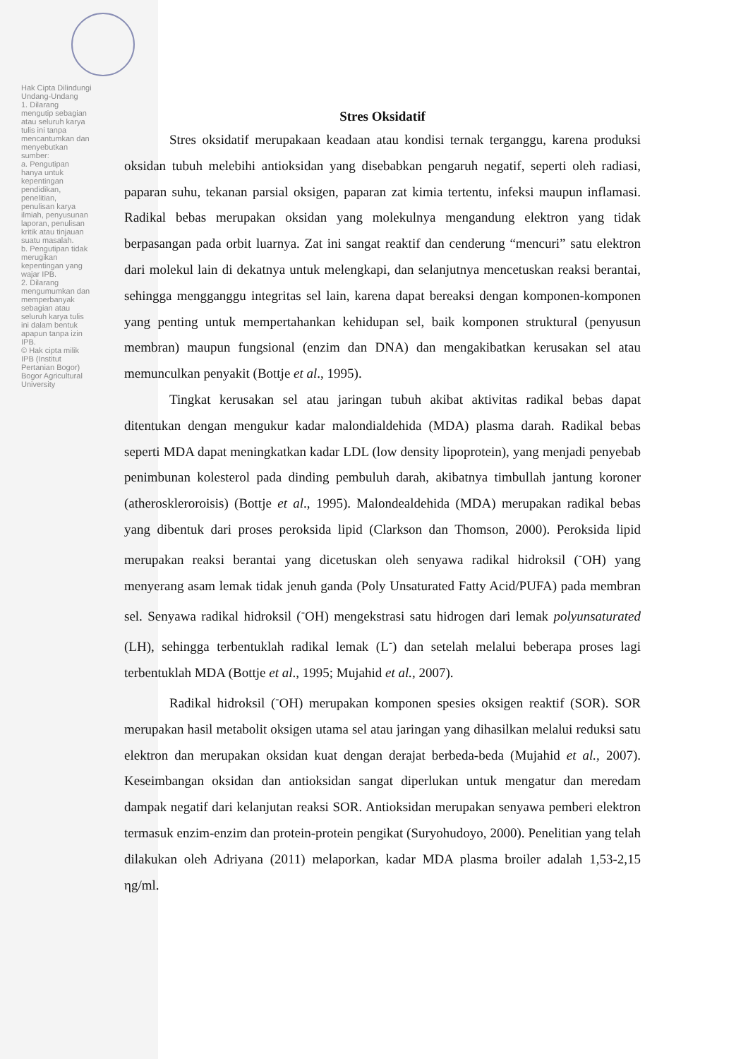Hak Cipta Dilindungi Undang-Undang
1. Dilarang mengutip sebagian atau seluruh karya tulis ini tanpa mencantumkan dan menyebutkan sumber:
a. Pengutipan hanya untuk kepentingan pendidikan, penelitian, penulisan karya ilmiah, penyusunan laporan, penulisan kritik atau tinjauan suatu masalah.
b. Pengutipan tidak merugikan kepentingan yang wajar IPB.
2. Dilarang mengumumkan dan memperbanyak sebagian atau seluruh karya tulis ini dalam bentuk apapun tanpa izin IPB.
© Hak cipta milik IPB (Institut Pertanian Bogor)
Bogor Agricultural University
Stres Oksidatif
Stres oksidatif merupakaan keadaan atau kondisi ternak terganggu, karena produksi oksidan tubuh melebihi antioksidan yang disebabkan pengaruh negatif, seperti oleh radiasi, paparan suhu, tekanan parsial oksigen, paparan zat kimia tertentu, infeksi maupun inflamasi. Radikal bebas merupakan oksidan yang molekulnya mengandung elektron yang tidak berpasangan pada orbit luarnya. Zat ini sangat reaktif dan cenderung “mencuri” satu elektron dari molekul lain di dekatnya untuk melengkapi, dan selanjutnya mencetuskan reaksi berantai, sehingga mengganggu integritas sel lain, karena dapat bereaksi dengan komponen-komponen yang penting untuk mempertahankan kehidupan sel, baik komponen struktural (penyusun membran) maupun fungsional (enzim dan DNA) dan mengakibatkan kerusakan sel atau memunculkan penyakit (Bottje et al., 1995).
Tingkat kerusakan sel atau jaringan tubuh akibat aktivitas radikal bebas dapat ditentukan dengan mengukur kadar malondialdehida (MDA) plasma darah. Radikal bebas seperti MDA dapat meningkatkan kadar LDL (low density lipoprotein), yang menjadi penyebab penimbunan kolesterol pada dinding pembuluh darah, akibatnya timbullah jantung koroner (atheroskleroroisis) (Bottje et al., 1995). Malondealdehida (MDA) merupakan radikal bebas yang dibentuk dari proses peroksida lipid (Clarkson dan Thomson, 2000). Peroksida lipid merupakan reaksi berantai yang dicetuskan oleh senyawa radikal hidroksil (<sup>-</sup>OH) yang menyerang asam lemak tidak jenuh ganda (Poly Unsaturated Fatty Acid/PUFA) pada membran sel. Senyawa radikal hidroksil (<sup>-</sup>OH) mengekstrasi satu hidrogen dari lemak polyunsaturated (LH), sehingga terbentuklah radikal lemak (L<sup>-</sup>) dan setelah melalui beberapa proses lagi terbentuklah MDA (Bottje et al., 1995; Mujahid et al., 2007).
Radikal hidroksil (<sup>-</sup>OH) merupakan komponen spesies oksigen reaktif (SOR). SOR merupakan hasil metabolit oksigen utama sel atau jaringan yang dihasilkan melalui reduksi satu elektron dan merupakan oksidan kuat dengan derajat berbeda-beda (Mujahid et al., 2007). Keseimbangan oksidan dan antioksidan sangat diperlukan untuk mengatur dan meredam dampak negatif dari kelanjutan reaksi SOR. Antioksidan merupakan senyawa pemberi elektron termasuk enzim-enzim dan protein-protein pengikat (Suryohudoyo, 2000). Penelitian yang telah dilakukan oleh Adriyana (2011) melaporkan, kadar MDA plasma broiler adalah 1,53-2,15 ηg/ml.